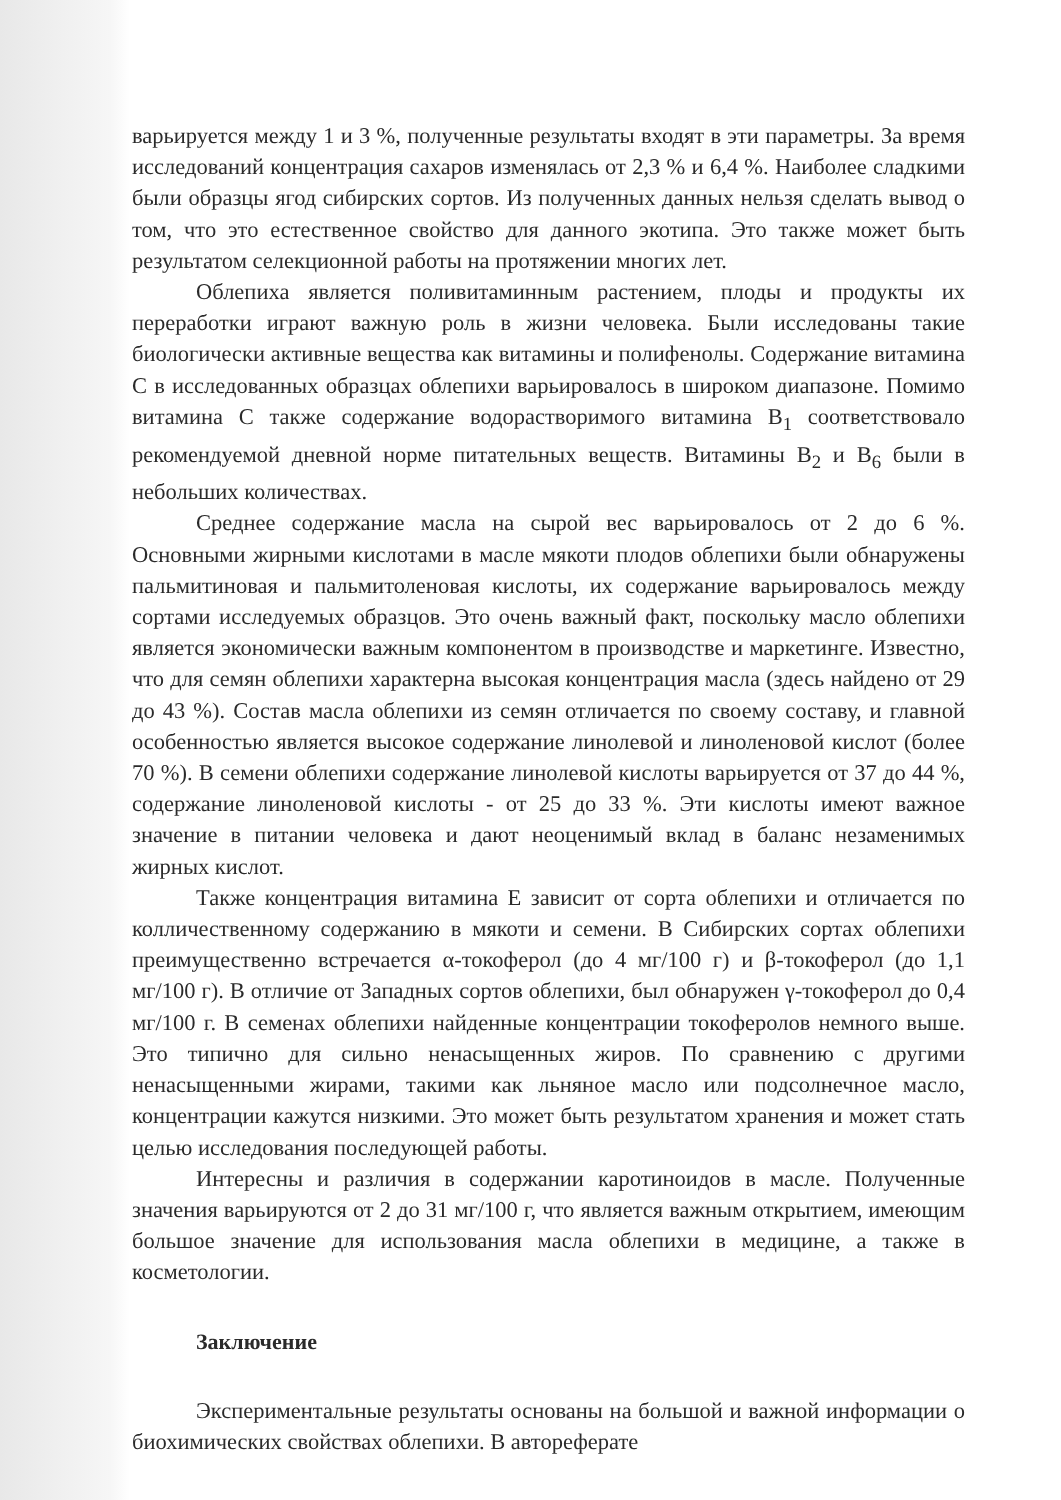варьируется между 1 и 3 %, полученные результаты входят в эти параметры. За время исследований концентрация сахаров изменялась от 2,3 % и 6,4 %. Наиболее сладкими были образцы ягод сибирских сортов. Из полученных данных нельзя сделать вывод о том, что это естественное свойство для данного экотипа. Это также может быть результатом селекционной работы на протяжении многих лет.
Облепиха является поливитаминным растением, плоды и продукты их переработки играют важную роль в жизни человека. Были исследованы такие биологически активные вещества как витамины и полифенолы. Содержание витамина С в исследованных образцах облепихи варьировалось в широком диапазоне. Помимо витамина С также содержание водорастворимого витамина B<sub>1</sub> соответствовало рекомендуемой дневной норме питательных веществ. Витамины B<sub>2</sub> и B<sub>6</sub> были в небольших количествах.
Среднее содержание масла на сырой вес варьировалось от 2 до 6 %. Основными жирными кислотами в масле мякоти плодов облепихи были обнаружены пальмитиновая и пальмитоленовая кислоты, их содержание варьировалось между сортами исследуемых образцов. Это очень важный факт, поскольку масло облепихи является экономически важным компонентом в производстве и маркетинге. Известно, что для семян облепихи характерна высокая концентрация масла (здесь найдено от 29 до 43 %). Состав масла облепихи из семян отличается по своему составу, и главной особенностью является высокое содержание линолевой и линоленовой кислот (более 70 %). В семени облепихи содержание линолевой кислоты варьируется от 37 до 44 %, содержание линоленовой кислоты - от 25 до 33 %. Эти кислоты имеют важное значение в питании человека и дают неоценимый вклад в баланс незаменимых жирных кислот.
Также концентрация витамина Е зависит от сорта облепихи и отличается по колличественному содержанию в мякоти и семени. В Сибирских сортах облепихи преимущественно встречается α-токоферол (до 4 мг/100 г) и β-токоферол (до 1,1 мг/100 г). В отличие от Западных сортов облепихи, был обнаружен γ-токоферол до 0,4 мг/100 г. В семенах облепихи найденные концентрации токоферолов немного выше. Это типично для сильно ненасыщенных жиров. По сравнению с другими ненасыщенными жирами, такими как льняное масло или подсолнечное масло, концентрации кажутся низкими. Это может быть результатом хранения и может стать целью исследования последующей работы.
Интересны и различия в содержании каротиноидов в масле. Полученные значения варьируются от 2 до 31 мг/100 г, что является важным открытием, имеющим большое значение для использования масла облепихи в медицине, а также в косметологии.
Заключение
Экспериментальные результаты основаны на большой и важной информации о биохимических свойствах облепихи. В автореферате